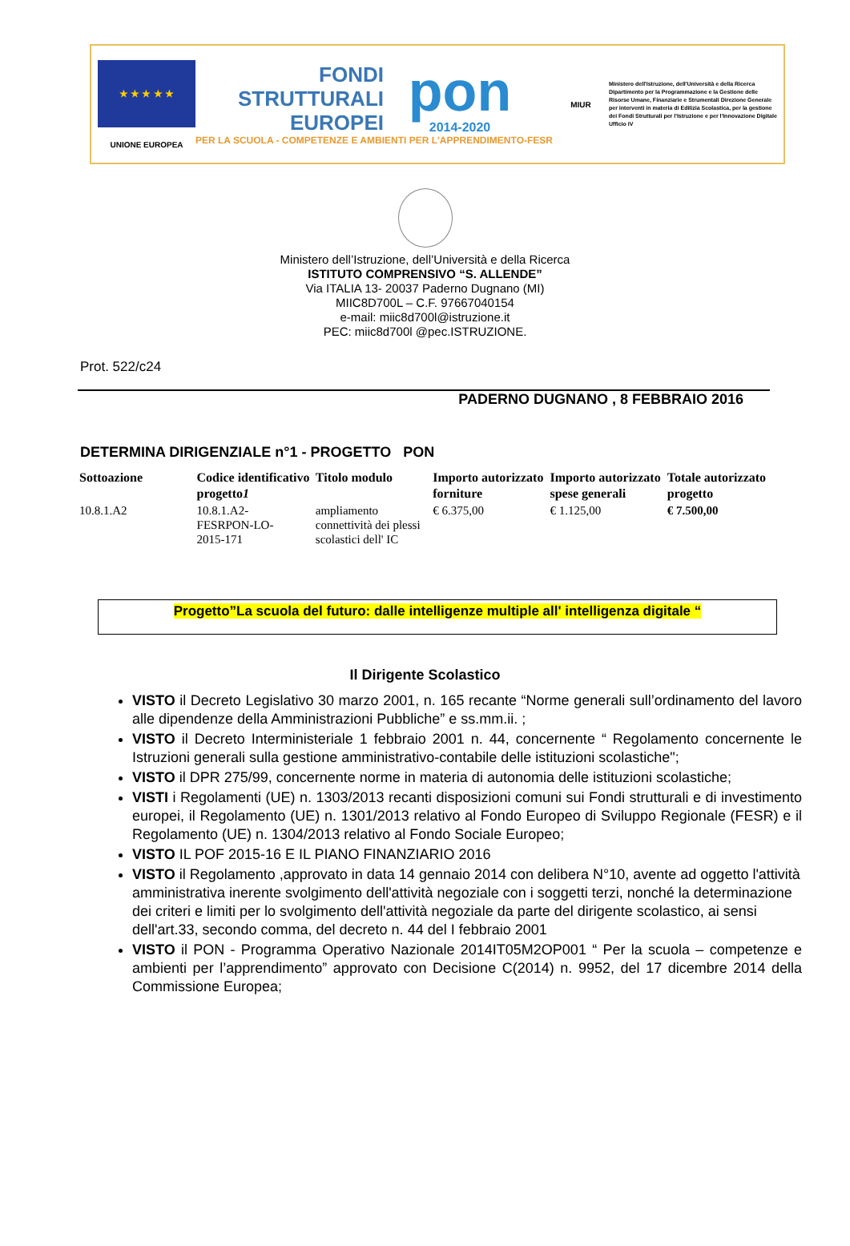★ ★ ★ ★ ★
UNIONE EUROPEA
FONDI
STRUTTURALI
EUROPEI
pon
2014-2020
PER LA SCUOLA - COMPETENZE E AMBIENTI PER L'APPRENDIMENTO-FESR
MIUR
Ministero dell'Istruzione, dell'Università e della Ricerca Dipartimento per la Programmazione e la Gestione delle Risorse Umane, Finanziarie e Strumentali Direzione Generale per interventi in materia di Edilizia Scolastica, per la gestione dei Fondi Strutturali per l'Istruzione e per l'Innovazione Digitale Ufficio IV
Ministero dell’Istruzione, dell’Università e della Ricerca
ISTITUTO COMPRENSIVO “S. ALLENDE”
Via ITALIA 13- 20037 Paderno Dugnano (MI)
MIIC8D700L – C.F. 97667040154
e-mail: miic8d700l@istruzione.it
PEC: miic8d700l @pec.ISTRUZIONE.
Prot. 522/c24
PADERNO DUGNANO , 8 FEBBRAIO 2016
DETERMINA DIRIGENZIALE n°1 - PROGETTO PON
| Sottoazione | Codice identificativo progetto 1 | Titolo modulo | Importo autorizzato forniture | Importo autorizzato spese generali | Totale autorizzato progetto |
| --- | --- | --- | --- | --- | --- |
| 10.8.1.A2 | 10.8.1.A2- FESRPON-LO- 2015-171 | ampliamento connettività dei plessi scolastici dell' IC | € 6.375,00 | € 1.125,00 | € 7.500,00 |
Progetto”La scuola del futuro: dalle intelligenze multiple all' intelligenza digitale “
Il Dirigente Scolastico
VISTO il Decreto Legislativo 30 marzo 2001, n. 165 recante “Norme generali sull’ordinamento del lavoro alle dipendenze della Amministrazioni Pubbliche” e ss.mm.ii. ;
VISTO il Decreto Interministeriale 1 febbraio 2001 n. 44, concernente “ Regolamento concernente le Istruzioni generali sulla gestione amministrativo-contabile delle istituzioni scolastiche";
VISTO il DPR 275/99, concernente norme in materia di autonomia delle istituzioni scolastiche;
VISTI i Regolamenti (UE) n. 1303/2013 recanti disposizioni comuni sui Fondi strutturali e di investimento europei, il Regolamento (UE) n. 1301/2013 relativo al Fondo Europeo di Sviluppo Regionale (FESR) e il Regolamento (UE) n. 1304/2013 relativo al Fondo Sociale Europeo;
VISTO IL POF 2015-16 E IL PIANO FINANZIARIO 2016
VISTO il Regolamento ,approvato in data 14 gennaio 2014 con delibera N°10, avente ad oggetto l'attività amministrativa inerente svolgimento dell'attività negoziale con i soggetti terzi, nonché la determinazione dei criteri e limiti per lo svolgimento dell'attività negoziale da parte del dirigente scolastico, ai sensi dell'art.33, secondo comma, del decreto n. 44 del I febbraio 2001
VISTO il PON - Programma Operativo Nazionale 2014IT05M2OP001 “ Per la scuola – competenze e ambienti per l’apprendimento” approvato con Decisione C(2014) n. 9952, del 17 dicembre 2014 della Commissione Europea;